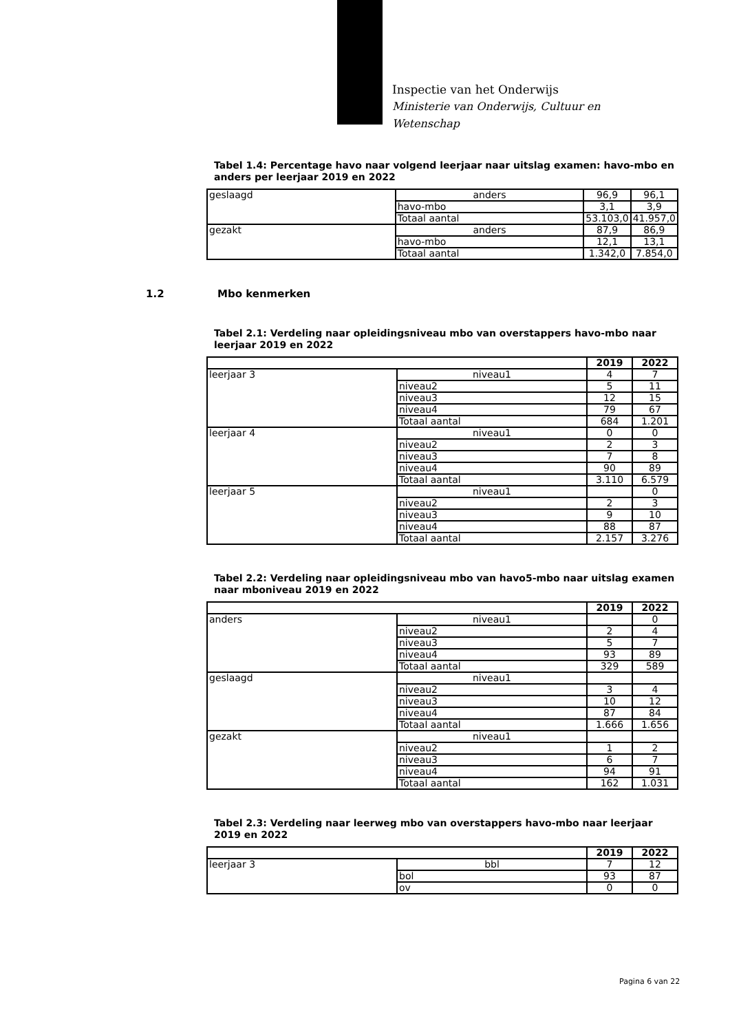Inspectie van het Onderwijs
Ministerie van Onderwijs, Cultuur en
Wetenschap
Tabel 1.4: Percentage havo naar volgend leerjaar naar uitslag examen: havo-mbo en anders per leerjaar 2019 en 2022
| geslaagd | anders | 96,9 | 96,1 |
| | havo-mbo | 3,1 | 3,9 |
| | Totaal aantal | 53.103,0 | 41.957,0 |
| gezakt | anders | 87,9 | 86,9 |
| | havo-mbo | 12,1 | 13,1 |
| | Totaal aantal | 1.342,0 | 7.854,0 |
1.2 Mbo kenmerken
Tabel 2.1: Verdeling naar opleidingsniveau mbo van overstappers havo-mbo naar leerjaar 2019 en 2022
| | | 2019 | 2022 |
| --- | --- | --- | --- |
| leerjaar 3 | niveau1 | 4 | 7 |
| | niveau2 | 5 | 11 |
| | niveau3 | 12 | 15 |
| | niveau4 | 79 | 67 |
| | Totaal aantal | 684 | 1.201 |
| leerjaar 4 | niveau1 | 0 | 0 |
| | niveau2 | 2 | 3 |
| | niveau3 | 7 | 8 |
| | niveau4 | 90 | 89 |
| | Totaal aantal | 3.110 | 6.579 |
| leerjaar 5 | niveau1 | | 0 |
| | niveau2 | 2 | 3 |
| | niveau3 | 9 | 10 |
| | niveau4 | 88 | 87 |
| | Totaal aantal | 2.157 | 3.276 |
Tabel 2.2: Verdeling naar opleidingsniveau mbo van havo5-mbo naar uitslag examen naar mboniveau 2019 en 2022
| | | 2019 | 2022 |
| --- | --- | --- | --- |
| anders | niveau1 | | 0 |
| | niveau2 | 2 | 4 |
| | niveau3 | 5 | 7 |
| | niveau4 | 93 | 89 |
| | Totaal aantal | 329 | 589 |
| geslaagd | niveau1 | | |
| | niveau2 | 3 | 4 |
| | niveau3 | 10 | 12 |
| | niveau4 | 87 | 84 |
| | Totaal aantal | 1.666 | 1.656 |
| gezakt | niveau1 | | |
| | niveau2 | 1 | 2 |
| | niveau3 | 6 | 7 |
| | niveau4 | 94 | 91 |
| | Totaal aantal | 162 | 1.031 |
Tabel 2.3: Verdeling naar leerweg mbo van overstappers havo-mbo naar leerjaar 2019 en 2022
| | | 2019 | 2022 |
| --- | --- | --- | --- |
| leerjaar 3 | bbl | 7 | 12 |
| | bol | 93 | 87 |
| | ov | 0 | 0 |
Pagina 6 van 22